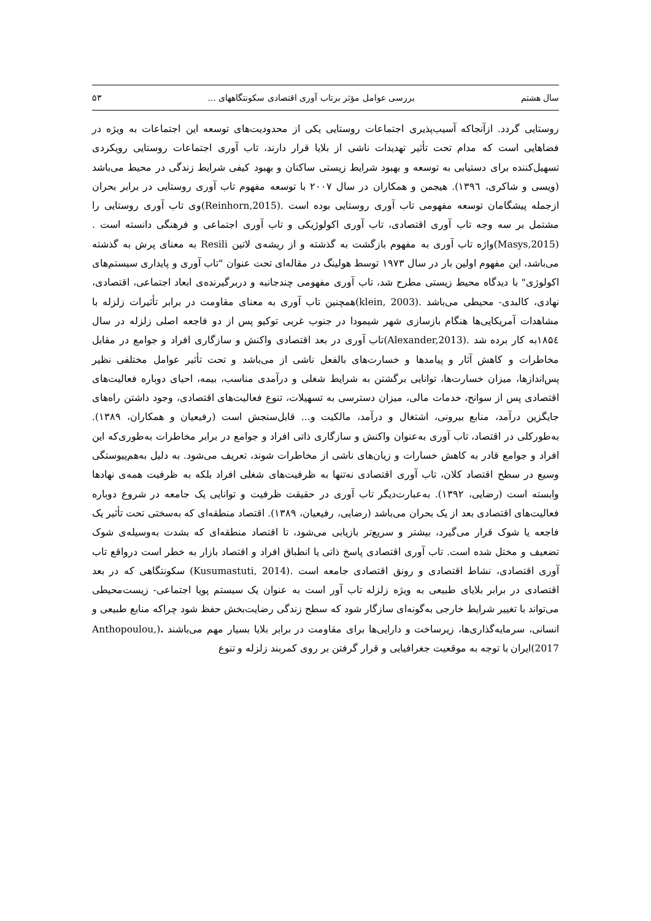سال هشتم بررسی عوامل مؤثر برتاب آوری اقتصادی سکونتگاههای ... ۵۳
روستایی گردد. ازآنجاکه آسیب‌پذیری اجتماعات روستایی یکی از محدودیت‌های توسعه این اجتماعات به ویژه در فضاهایی است که مدام تحت تأثیر تهدیدات ناشی از بلایا قرار دارند، تاب آوری اجتماعات روستایی رویکردی تسهیل‌کننده برای دستیابی به توسعه و بهبود شرایط زیستی ساکنان و بهبود کیفی شرایط زندگی در محیط می‌باشد (ویسی و شاکری، ۱۳۹٦). هیجمن و همکاران در سال ۲۰۰۷ با توسعه مفهوم تاب آوری روستایی در برابر بحران ازجمله پیشگامان توسعه مفهومی تاب آوری روستایی بوده است .(Reinhorn,2015)وی تاب آوری روستایی را مشتمل بر سه وجه تاب آوری اقتصادی، تاب آوری اکولوژیکی و تاب آوری اجتماعی و فرهنگی دانسته است .(Masys,2015)واژه تاب آوری به مفهوم بازگشت به گذشته و از ریشه‌ی لاتین Resili به معنای پرش به گذشته می‌باشد، این مفهوم اولین بار در سال ۱۹۷۳ توسط هولینگ در مقاله‌ای تحت عنوان "تاب آوری و پایداری سیستم‌های اکولوژی" با دیدگاه محیط زیستی مطرح شد، تاب آوری مفهومی چندجانبه و دربرگیرنده‌ی ابعاد اجتماعی، اقتصادی، نهادی، کالبدی- محیطی می‌باشد .(klein, 2003)همچنین تاب آوری به معنای مقاومت در برابر تأثیرات زلزله با مشاهدات آمریکایی‌ها هنگام بازسازی شهر شیمودا در جنوب غربی توکیو پس از دو فاجعه اصلی زلزله در سال ۱۸۵٤به کار برده شد .(Alexander,2013)تاب آوری در بعد اقتصادی واکنش و سازگاری افراد و جوامع در مقابل مخاطرات و کاهش آثار و پیامدها و خسارت‌های بالفعل ناشی از می‌باشد و تحت تأثیر عوامل مختلفی نظیر پس‌اندازها، میزان خسارت‌ها، توانایی برگشتن به شرایط شغلی و درآمدی مناسب، بیمه، احیای دوباره فعالیت‌های اقتصادی پس از سوانح، خدمات مالی، میزان دسترسی به تسهیلات، تنوع فعالیت‌های اقتصادی، وجود داشتن راه‌های جایگزین درآمد، منابع بیرونی، اشتغال و درآمد، مالکیت و... قابل‌سنجش است (رفیعیان و همکاران، ۱۳۸۹). به‌طورکلی در اقتصاد، تاب آوری به‌عنوان واکنش و سازگاری ذاتی افراد و جوامع در برابر مخاطرات به‌طوری‌که این افراد و جوامع قادر به کاهش خسارات و زیان‌های ناشی از مخاطرات شوند، تعریف می‌شود. به دلیل به‌هم‌پیوستگی وسیع در سطح اقتصاد کلان، تاب آوری اقتصادی نه‌تنها به ظرفیت‌های شغلی افراد بلکه به ظرفیت همه‌ی نهادها وابسته است (رضایی، ۱۳۹۲). به‌عبارت‌دیگر تاب آوری در حقیقت ظرفیت و توانایی یک جامعه در شروع دوباره فعالیت‌های اقتصادی بعد از یک بحران می‌باشد (رضایی، رفیعیان، ۱۳۸۹). اقتصاد منطقه‌ای که به‌سختی تحت تأثیر یک فاجعه یا شوک قرار می‌گیرد، بیشتر و سریع‌تر بازیابی می‌شود، تا اقتصاد منطقه‌ای که بشدت به‌وسیله‌ی شوک تضعیف و مختل شده است. تاب آوری اقتصادی پاسخ ذاتی یا انطباق افراد و اقتصاد بازار به خطر است درواقع تاب آوری اقتصادی، نشاط اقتصادی و رونق اقتصادی جامعه است .(Kusumastuti, 2014) سکونتگاهی که در بعد اقتصادی در برابر بلایای طبیعی به ویژه زلزله تاب آور است به عنوان یک سیستم پویا اجتماعی- زیست‌محیطی می‌تواند با تغییر شرایط خارجی به‌گونه‌ای سازگار شود که سطح زندگی رضایت‌بخش حفظ شود چراکه منابع طبیعی و انسانی، سرمایه‌گذاری‌ها، زیرساخت و دارایی‌ها برای مقاومت در برابر بلایا بسیار مهم می‌باشند .(Anthopoulou, 2017)ایران با توجه به موقعیت جغرافیایی و قرار گرفتن بر روی کمربند زلزله و تنوع